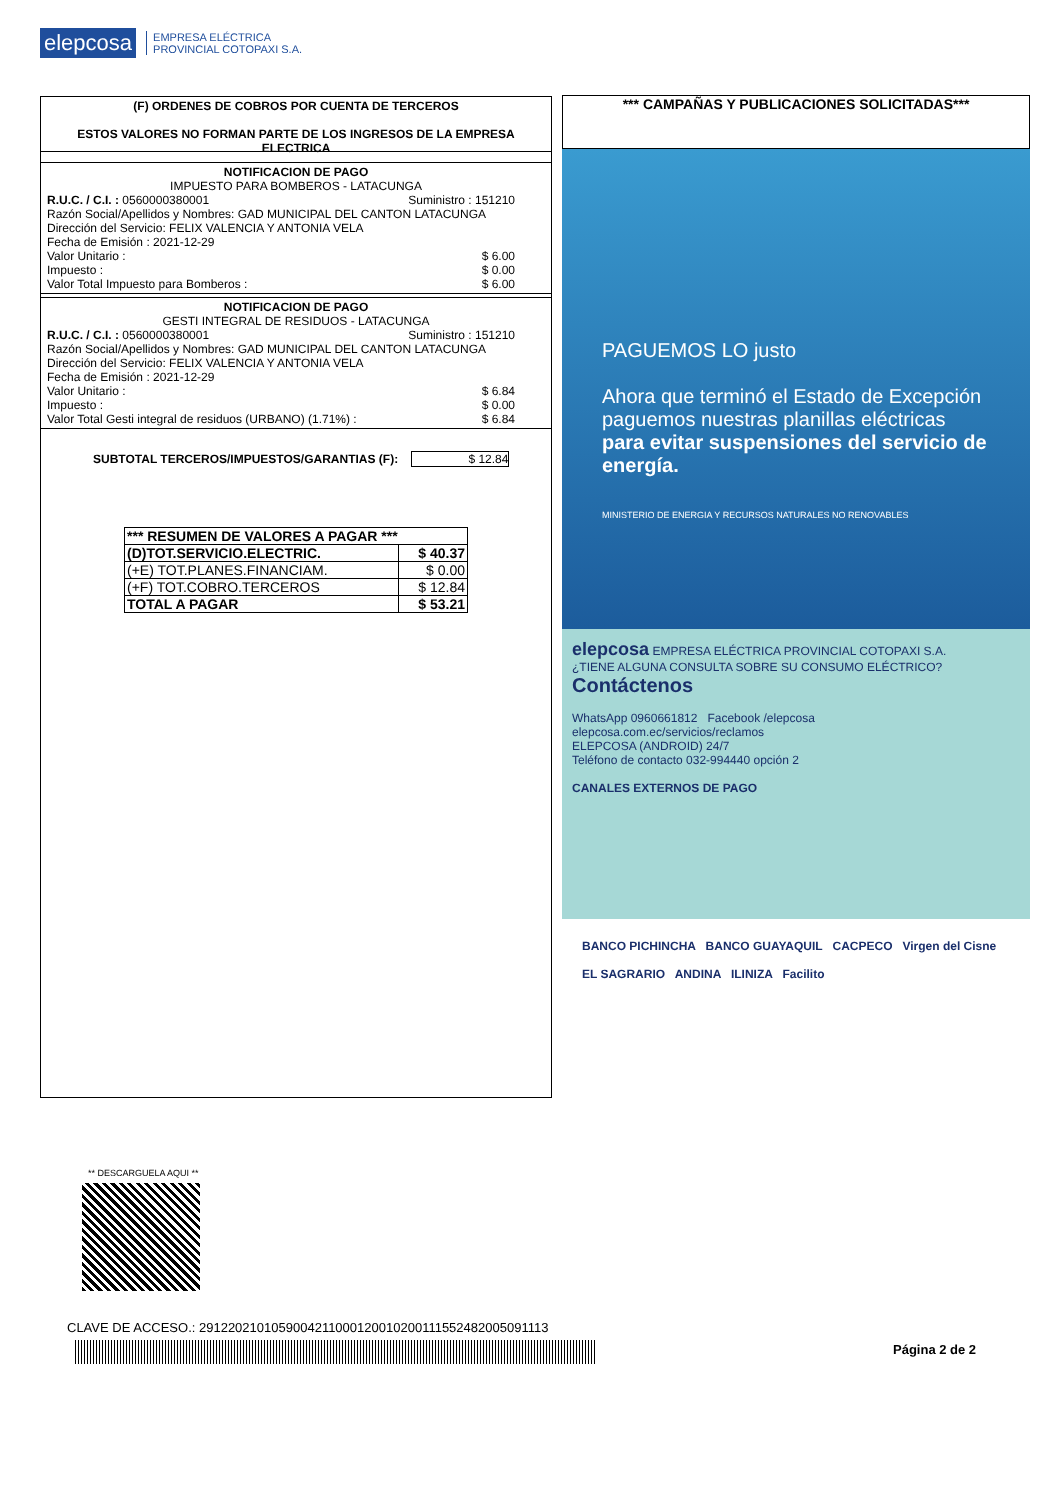elepcosa
EMPRESA ELÉCTRICA
PROVINCIAL COTOPAXI S.A.
(F) ORDENES DE COBROS POR CUENTA DE TERCEROS
ESTOS VALORES NO FORMAN PARTE DE LOS INGRESOS DE LA EMPRESA ELECTRICA
NOTIFICACION DE PAGO
IMPUESTO PARA BOMBEROS - LATACUNGA
R.U.C. / C.I. : 0560000380001 Suministro : 151210
Razón Social/Apellidos y Nombres: GAD MUNICIPAL DEL CANTON LATACUNGA
Dirección del Servicio: FELIX VALENCIA Y ANTONIA VELA
Fecha de Emisión : 2021-12-29
Valor Unitario : $ 6.00
Impuesto : $ 0.00
Valor Total Impuesto para Bomberos : $ 6.00
NOTIFICACION DE PAGO
GESTI INTEGRAL DE RESIDUOS - LATACUNGA
R.U.C. / C.I. : 0560000380001 Suministro : 151210
Razón Social/Apellidos y Nombres: GAD MUNICIPAL DEL CANTON LATACUNGA
Dirección del Servicio: FELIX VALENCIA Y ANTONIA VELA
Fecha de Emisión : 2021-12-29
Valor Unitario : $ 6.84
Impuesto : $ 0.00
Valor Total Gesti integral de residuos (URBANO) (1.71%) : $ 6.84
SUBTOTAL TERCEROS/IMPUESTOS/GARANTIAS (F): $ 12.84
| *** RESUMEN DE VALORES A PAGAR *** | |
| --- | --- |
| (D)TOT.SERVICIO.ELECTRIC. | $ 40.37 |
| (+E) TOT.PLANES.FINANCIAM. | $ 0.00 |
| (+F) TOT.COBRO.TERCEROS | $ 12.84 |
| TOTAL A PAGAR | $ 53.21 |
*** CAMPAÑAS Y PUBLICACIONES SOLICITADAS***
PAGUEMOS LO justo
Ahora que terminó el Estado de Excepción paguemos nuestras planillas eléctricas para evitar suspensiones del servicio de energía.
MINISTERIO DE ENERGIA Y RECURSOS NATURALES NO RENOVABLES
elepcosa EMPRESA ELÉCTRICA PROVINCIAL COTOPAXI S.A.
¿TIENE ALGUNA CONSULTA SOBRE SU CONSUMO ELÉCTRICO? Contáctenos
WhatsApp 0960661812 Facebook /elepcosa
elepcosa.com.ec/servicios/reclamos
ELEPCOSA (ANDROID) 24/7
Teléfono de contacto 032-994440 opción 2
CANALES EXTERNOS DE PAGO
BANCO PICHINCHA BANCO GUAYAQUIL CACPECO Virgen del Cisne
EL SAGRARIO ANDINA ILINIZA Facilito
** DESCARGUELA AQUI **
CLAVE DE ACCESO.: 2912202101059004211000120010200111552482005091113
Página 2 de 2